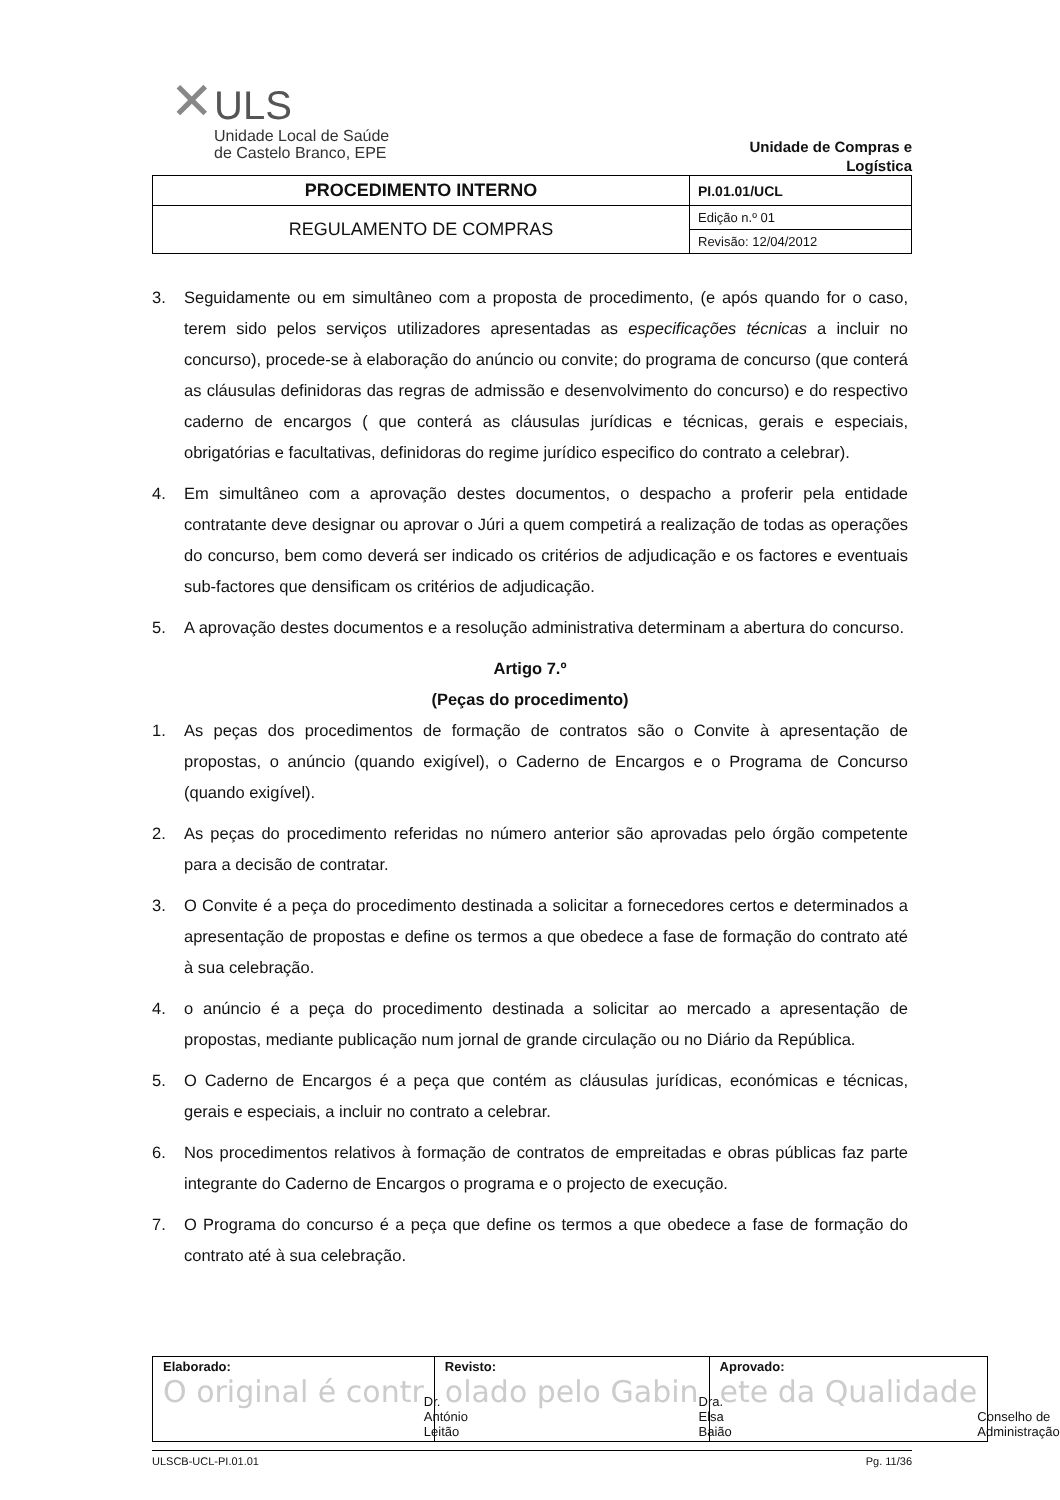✕ULS
Unidade Local de Saúde
de Castelo Branco, EPE
Unidade de Compras e Logística
| PROCEDIMENTO INTERNO | PI.01.01/UCL |
| REGULAMENTO DE COMPRAS | Edição n.º 01 |
| | Revisão: 12/04/2012 |
3. Seguidamente ou em simultâneo com a proposta de procedimento, (e após quando for o caso, terem sido pelos serviços utilizadores apresentadas as especificações técnicas a incluir no concurso), procede-se à elaboração do anúncio ou convite; do programa de concurso (que conterá as cláusulas definidoras das regras de admissão e desenvolvimento do concurso) e do respectivo caderno de encargos ( que conterá as cláusulas jurídicas e técnicas, gerais e especiais, obrigatórias e facultativas, definidoras do regime jurídico especifico do contrato a celebrar).
4. Em simultâneo com a aprovação destes documentos, o despacho a proferir pela entidade contratante deve designar ou aprovar o Júri a quem competirá a realização de todas as operações do concurso, bem como deverá ser indicado os critérios de adjudicação e os factores e eventuais sub-factores que densificam os critérios de adjudicação.
5. A aprovação destes documentos e a resolução administrativa determinam a abertura do concurso.
Artigo 7.º
(Peças do procedimento)
1. As peças dos procedimentos de formação de contratos são o Convite à apresentação de propostas, o anúncio (quando exigível), o Caderno de Encargos e o Programa de Concurso (quando exigível).
2. As peças do procedimento referidas no número anterior são aprovadas pelo órgão competente para a decisão de contratar.
3. O Convite é a peça do procedimento destinada a solicitar a fornecedores certos e determinados a apresentação de propostas e define os termos a que obedece a fase de formação do contrato até à sua celebração.
4. o anúncio é a peça do procedimento destinada a solicitar ao mercado a apresentação de propostas, mediante publicação num jornal de grande circulação ou no Diário da República.
5. O Caderno de Encargos é a peça que contém as cláusulas jurídicas, económicas e técnicas, gerais e especiais, a incluir no contrato a celebrar.
6. Nos procedimentos relativos à formação de contratos de empreitadas e obras públicas faz parte integrante do Caderno de Encargos o programa e o projecto de execução.
7. O Programa do concurso é a peça que define os termos a que obedece a fase de formação do contrato até à sua celebração.
| Elaborado: O original é contr Dr. António Leitão | Revisto: olado pelo Gabin Dra. Elsa Baião | Aprovado: ete da Qualidade Conselho de Administração |
ULSCB-UCL-PI.01.01 Pg. 11/36